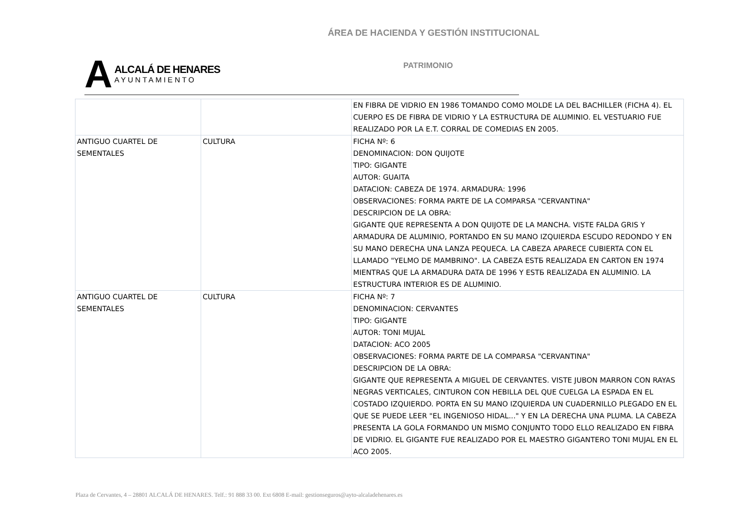ÁREA DE HACIENDA Y GESTIÓN INSTITUCIONAL
A
ALCALÁ DE HENARES
AYUNTAMIENTO
PATRIMONIO
| | | EN FIBRA DE VIDRIO EN 1986 TOMANDO COMO MOLDE LA DEL BACHILLER (FICHA 4). EL CUERPO ES DE FIBRA DE VIDRIO Y LA ESTRUCTURA DE ALUMINIO. EL VESTUARIO FUE REALIZADO POR LA E.T. CORRAL DE COMEDIAS EN 2005. |
| ANTIGUO CUARTEL DE SEMENTALES | CULTURA | FICHA Nº: 6 DENOMINACION: DON QUIJOTE TIPO: GIGANTE AUTOR: GUAITA DATACION: CABEZA DE 1974. ARMADURA: 1996 OBSERVACIONES: FORMA PARTE DE LA COMPARSA "CERVANTINA" DESCRIPCION DE LA OBRA: GIGANTE QUE REPRESENTA A DON QUIJOTE DE LA MANCHA. VISTE FALDA GRIS Y ARMADURA DE ALUMINIO, PORTANDO EN SU MANO IZQUIERDA ESCUDO REDONDO Y EN SU MANO DERECHA UNA LANZA PEQUECA. LA CABEZA APARECE CUBIERTA CON EL LLAMADO "YELMO DE MAMBRINO". LA CABEZA ESTБ REALIZADA EN CARTON EN 1974 MIENTRAS QUE LA ARMADURA DATA DE 1996 Y ESTБ REALIZADA EN ALUMINIO. LA ESTRUCTURA INTERIOR ES DE ALUMINIO. |
| ANTIGUO CUARTEL DE SEMENTALES | CULTURA | FICHA Nº: 7 DENOMINACION: CERVANTES TIPO: GIGANTE AUTOR: TONI MUJAL DATACION: ACO 2005 OBSERVACIONES: FORMA PARTE DE LA COMPARSA "CERVANTINA" DESCRIPCION DE LA OBRA: GIGANTE QUE REPRESENTA A MIGUEL DE CERVANTES. VISTE JUBON MARRON CON RAYAS NEGRAS VERTICALES, CINTURON CON HEBILLA DEL QUE CUELGA LA ESPADA EN EL COSTADO IZQUIERDO. PORTA EN SU MANO IZQUIERDA UN CUADERNILLO PLEGADO EN EL QUE SE PUEDE LEER "EL INGENIOSO HIDAL..." Y EN LA DERECHA UNA PLUMA. LA CABEZA PRESENTA LA GOLA FORMANDO UN MISMO CONJUNTO TODO ELLO REALIZADO EN FIBRA DE VIDRIO. EL GIGANTE FUE REALIZADO POR EL MAESTRO GIGANTERO TONI MUJAL EN EL ACO 2005. |
Plaza de Cervantes, 4 – 28801 ALCALÁ DE HENARES. Telf.: 91 888 33 00. Ext 6808 E-mail: gestionseguros@ayto-alcaladehenares.es